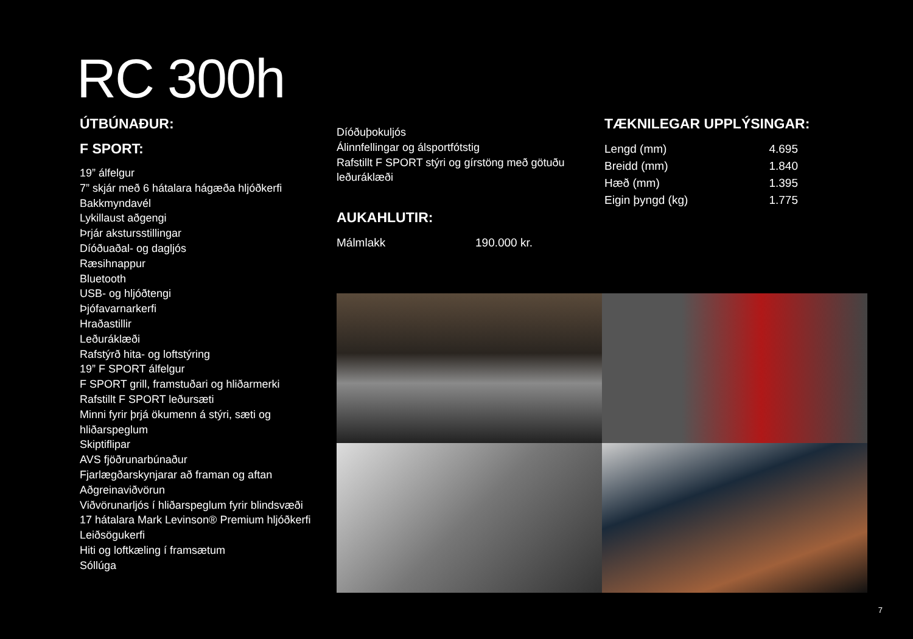RC 300h
ÚTBÚNAÐUR:
F SPORT:
19” álfelgur
7” skjár með 6 hátalara hágæða hljóðkerfi
Bakkmyndavél
Lykillaust aðgengi
Þrjár akstursstillingar
Díóðuaðal- og dagljós
Ræsihnappur
Bluetooth
USB- og hljóðtengi
Þjófavarnarkerfi
Hraðastillir
Leðuráklæði
Rafstýrð hita- og loftstýring
19” F SPORT álfelgur
F SPORT grill, framstuðari og hliðarmerki
Rafstillt F SPORT leðursæti
Minni fyrir þrjá ökumenn á stýri, sæti og hliðarspeglum
Skiptiflipar
AVS fjöðrunarbúnaður
Fjarlægðarskynjarar að framan og aftan
Aðgreinaviðvörun
Viðvörunarljós í hliðarspeglum fyrir blindsvæði
17 hátalara Mark Levinson® Premium hljóðkerfi
Leiðsögukerfi
Hiti og loftkæling í framsætum
Sóllúga
Díóðuþokuljós
Álinnfellingar og álsportfótstig
Rafstillt F SPORT stýri og gírstöng með götuðu leðuráklæði
AUKAHLUTIR:
| Málmlakk | 190.000 kr. |
TÆKNILEGAR UPPLÝSINGAR:
| Lengd (mm) | 4.695 |
| Breidd (mm) | 1.840 |
| Hæð (mm) | 1.395 |
| Eigin þyngd (kg) | 1.775 |
7